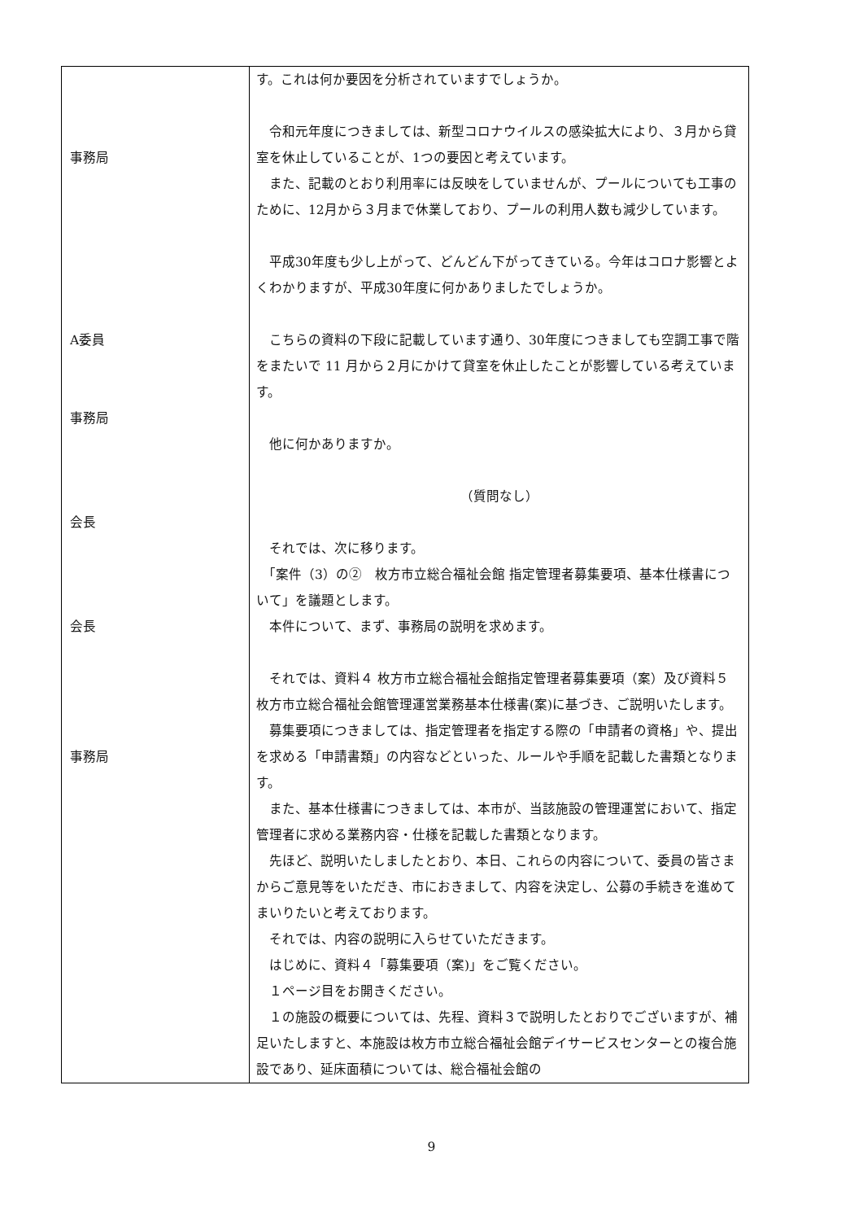| 事務局 A委員 事務局 会長 会長 事務局 | す。これは何か要因を分析されていますでしょうか。 令和元年度につきましては、新型コロナウイルスの感染拡大により、３月から貸室を休止していることが、1つの要因と考えています。 また、記載のとおり利用率には反映をしていませんが、プールについても工事のために、12月から３月まで休業しており、プールの利用人数も減少しています。 平成30年度も少し上がって、どんどん下がってきている。今年はコロナ影響とよくわかりますが、平成30年度に何かありましたでしょうか。 こちらの資料の下段に記載しています通り、30年度につきましても空調工事で階をまたいで 11 月から２月にかけて貸室を休止したことが影響している考えています。 他に何かありますか。 （質問なし） それでは、次に移ります。 「案件（3）の② 枚方市立総合福祉会館 指定管理者募集要項、基本仕様書について」を議題とします。 本件について、まず、事務局の説明を求めます。 それでは、資料４ 枚方市立総合福祉会館指定管理者募集要項（案）及び資料５ 枚方市立総合福祉会館管理運営業務基本仕様書(案)に基づき、ご説明いたします。 募集要項につきましては、指定管理者を指定する際の「申請者の資格」や、提出を求める「申請書類」の内容などといった、ルールや手順を記載した書類となります。 また、基本仕様書につきましては、本市が、当該施設の管理運営において、指定管理者に求める業務内容・仕様を記載した書類となります。 先ほど、説明いたしましたとおり、本日、これらの内容について、委員の皆さまからご意見等をいただき、市におきまして、内容を決定し、公募の手続きを進めてまいりたいと考えております。 それでは、内容の説明に入らせていただきます。 はじめに、資料４「募集要項（案)」をご覧ください。 １ページ目をお開きください。 １の施設の概要については、先程、資料３で説明したとおりでございますが、補足いたしますと、本施設は枚方市立総合福祉会館デイサービスセンターとの複合施設であり、延床面積については、総合福祉会館の |
9